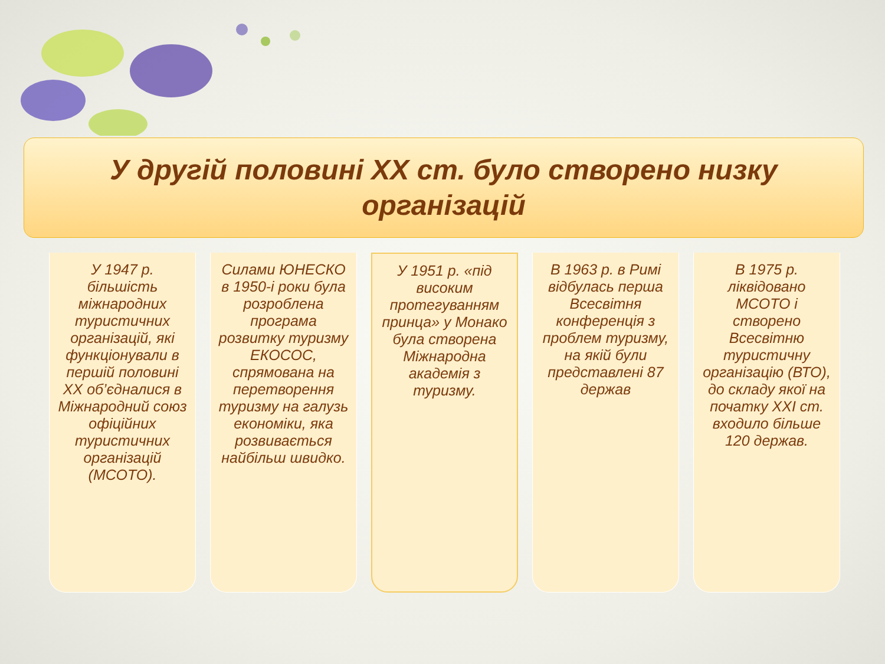У другій половині XX ст. було створено низку
організацій
У 1947 р. більшість міжнародних туристичних організацій, які функціонували в першій половині XX об’єдналися в Міжнародний союз офіційних туристичних організацій (МСОТО).
Силами ЮНЕСКО в 1950-і роки була розроблена програма розвитку туризму ЕКОСОС, спрямована на перетворення туризму на галузь економіки, яка розвивається найбільш швидко.
У 1951 р. «під високим протегуванням принца» у Монако була створена Міжнародна академія з туризму.
В 1963 р. в Римі відбулась перша Всесвітня конференція з проблем туризму, на якій були представлені 87 держав
В 1975 р. ліквідовано МСОТО і створено Всесвітню туристичну організацію (ВТО), до складу якої на початку XXI ст. входило більше 120 держав.